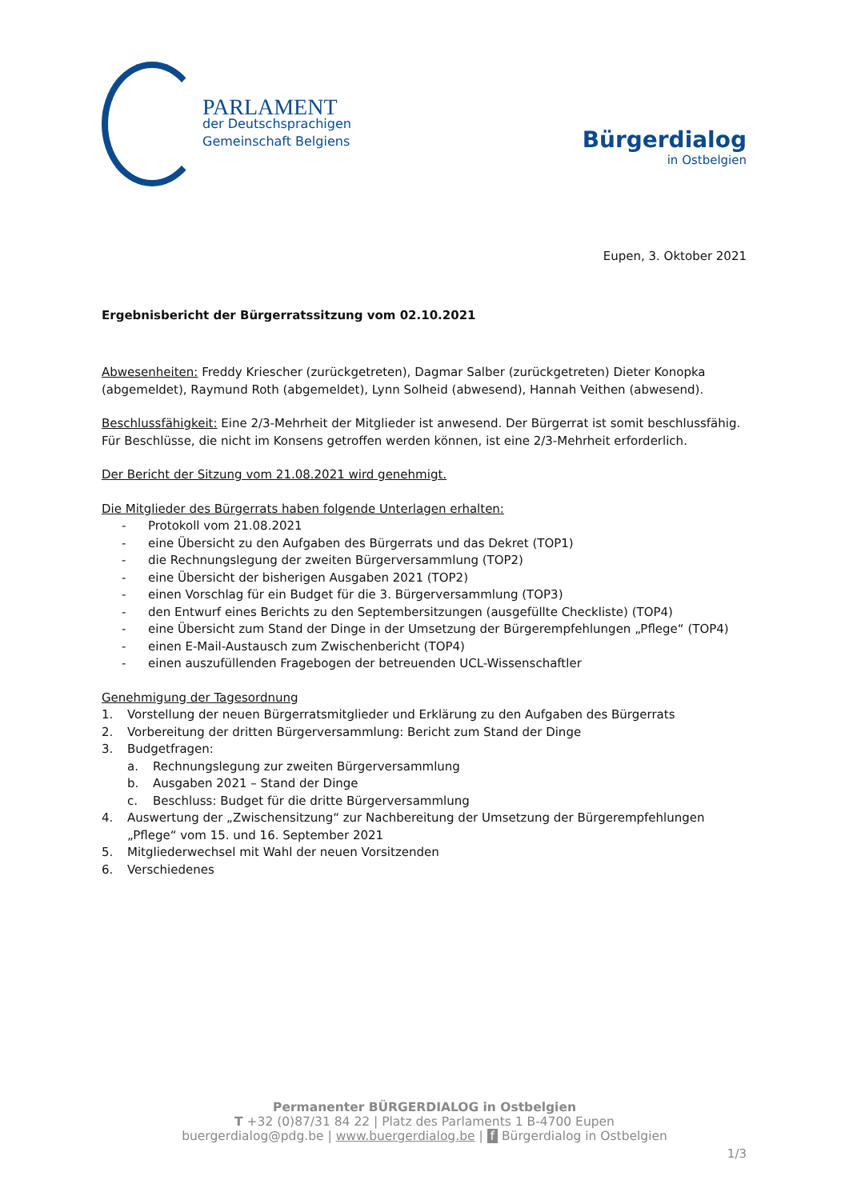PARLAMENT
der Deutschsprachigen
Gemeinschaft Belgiens
Bürgerdialog
in Ostbelgien
Eupen, 3. Oktober 2021
Ergebnisbericht der Bürgerratssitzung vom 02.10.2021
Abwesenheiten: Freddy Kriescher (zurückgetreten), Dagmar Salber (zurückgetreten) Dieter Konopka (abgemeldet), Raymund Roth (abgemeldet), Lynn Solheid (abwesend), Hannah Veithen (abwesend).
Beschlussfähigkeit: Eine 2/3-Mehrheit der Mitglieder ist anwesend. Der Bürgerrat ist somit beschlussfähig. Für Beschlüsse, die nicht im Konsens getroffen werden können, ist eine 2/3-Mehrheit erforderlich.
Der Bericht der Sitzung vom 21.08.2021 wird genehmigt.
Die Mitglieder des Bürgerrats haben folgende Unterlagen erhalten:
- Protokoll vom 21.08.2021
- eine Übersicht zu den Aufgaben des Bürgerrats und das Dekret (TOP1)
- die Rechnungslegung der zweiten Bürgerversammlung (TOP2)
- eine Übersicht der bisherigen Ausgaben 2021 (TOP2)
- einen Vorschlag für ein Budget für die 3. Bürgerversammlung (TOP3)
- den Entwurf eines Berichts zu den Septembersitzungen (ausgefüllte Checkliste) (TOP4)
- eine Übersicht zum Stand der Dinge in der Umsetzung der Bürgerempfehlungen „Pflege“ (TOP4)
- einen E-Mail-Austausch zum Zwischenbericht (TOP4)
- einen auszufüllenden Fragebogen der betreuenden UCL-Wissenschaftler
Genehmigung der Tagesordnung
1. Vorstellung der neuen Bürgerratsmitglieder und Erklärung zu den Aufgaben des Bürgerrats
2. Vorbereitung der dritten Bürgerversammlung: Bericht zum Stand der Dinge
3. Budgetfragen:
a. Rechnungslegung zur zweiten Bürgerversammlung
b. Ausgaben 2021 – Stand der Dinge
c. Beschluss: Budget für die dritte Bürgerversammlung
4. Auswertung der „Zwischensitzung“ zur Nachbereitung der Umsetzung der Bürgerempfehlungen „Pflege“ vom 15. und 16. September 2021
5. Mitgliederwechsel mit Wahl der neuen Vorsitzenden
6. Verschiedenes
Permanenter BÜRGERDIALOG in Ostbelgien
T +32 (0)87/31 84 22 | Platz des Parlaments 1 B-4700 Eupen
buergerdialog@pdg.be | www.buergerdialog.be | f Bürgerdialog in Ostbelgien
1/3